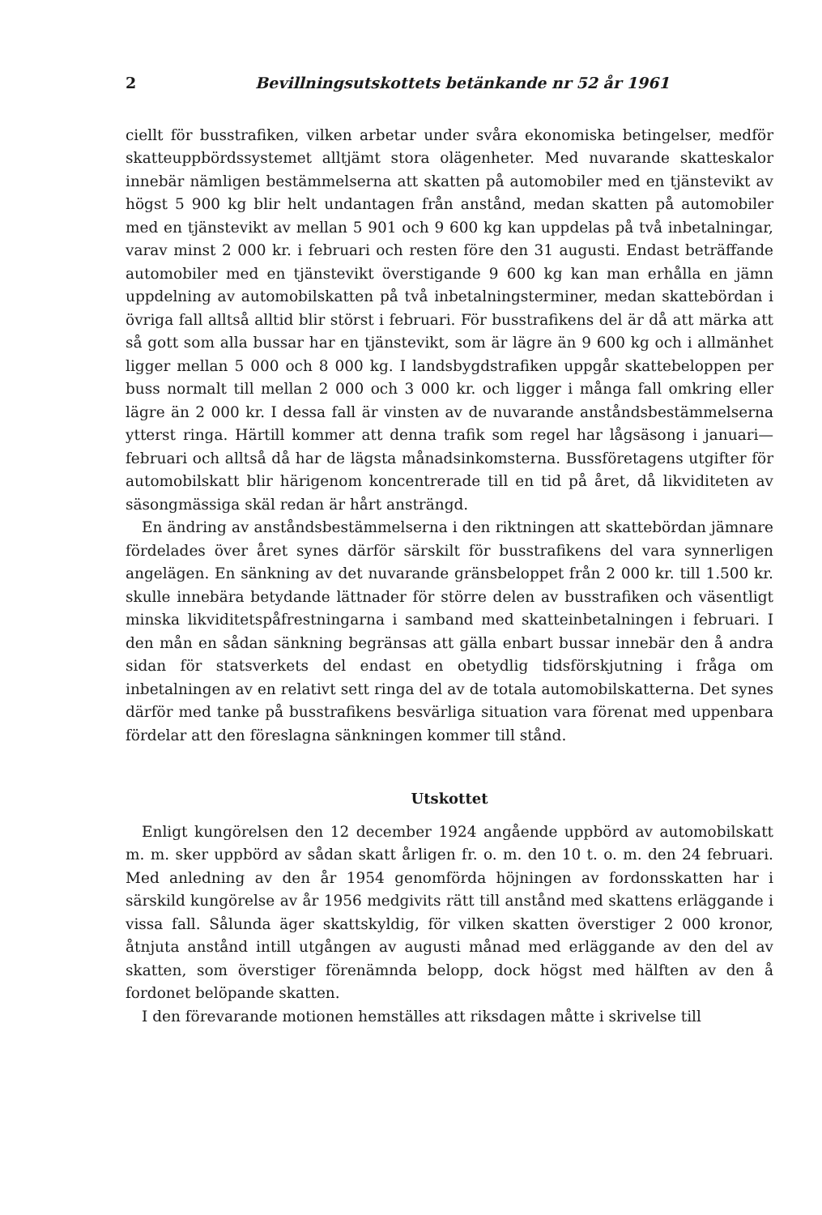2 Bevillningsutskottets betänkande nr 52 år 1961
ciellt för busstrafiken, vilken arbetar under svåra ekonomiska betingelser, medför skatteuppbördssystemet alltjämt stora olägenheter. Med nuvarande skatteskalor innebär nämligen bestämmelserna att skatten på automobiler med en tjänstevikt av högst 5 900 kg blir helt undantagen från anstånd, medan skatten på automobiler med en tjänstevikt av mellan 5 901 och 9 600 kg kan uppdelas på två inbetalningar, varav minst 2 000 kr. i februari och resten före den 31 augusti. Endast beträffande automobiler med en tjänstevikt överstigande 9 600 kg kan man erhålla en jämn uppdelning av automobilskatten på två inbetalningsterminer, medan skattebördan i övriga fall alltså alltid blir störst i februari. För busstrafikens del är då att märka att så gott som alla bussar har en tjänstevikt, som är lägre än 9 600 kg och i allmänhet ligger mellan 5 000 och 8 000 kg. I landsbygdstrafiken uppgår skattebeloppen per buss normalt till mellan 2 000 och 3 000 kr. och ligger i många fall omkring eller lägre än 2 000 kr. I dessa fall är vinsten av de nuvarande anståndsbestämmelserna ytterst ringa. Härtill kommer att denna trafik som regel har lågsäsong i januari—februari och alltså då har de lägsta månadsinkomsterna. Bussföretagens utgifter för automobilskatt blir härigenom koncentrerade till en tid på året, då likviditeten av säsongmässiga skäl redan är hårt ansträngd.
En ändring av anståndsbestämmelserna i den riktningen att skattebördan jämnare fördelades över året synes därför särskilt för busstrafikens del vara synnerligen angelägen. En sänkning av det nuvarande gränsbeloppet från 2 000 kr. till 1.500 kr. skulle innebära betydande lättnader för större delen av busstrafiken och väsentligt minska likviditetspåfrestningarna i samband med skatteinbetalningen i februari. I den mån en sådan sänkning begränsas att gälla enbart bussar innebär den å andra sidan för statsverkets del endast en obetydlig tidsförskjutning i fråga om inbetalningen av en relativt sett ringa del av de totala automobilskatterna. Det synes därför med tanke på busstrafikens besvärliga situation vara förenat med uppenbara fördelar att den föreslagna sänkningen kommer till stånd.
Utskottet
Enligt kungörelsen den 12 december 1924 angående uppbörd av automobilskatt m. m. sker uppbörd av sådan skatt årligen fr. o. m. den 10 t. o. m. den 24 februari. Med anledning av den år 1954 genomförda höjningen av fordonsskatten har i särskild kungörelse av år 1956 medgivits rätt till anstånd med skattens erläggande i vissa fall. Sålunda äger skattskyldig, för vilken skatten överstiger 2 000 kronor, åtnjuta anstånd intill utgången av augusti månad med erläggande av den del av skatten, som överstiger förenämnda belopp, dock högst med hälften av den å fordonet belöpande skatten.
I den förevarande motionen hemställes att riksdagen måtte i skrivelse till